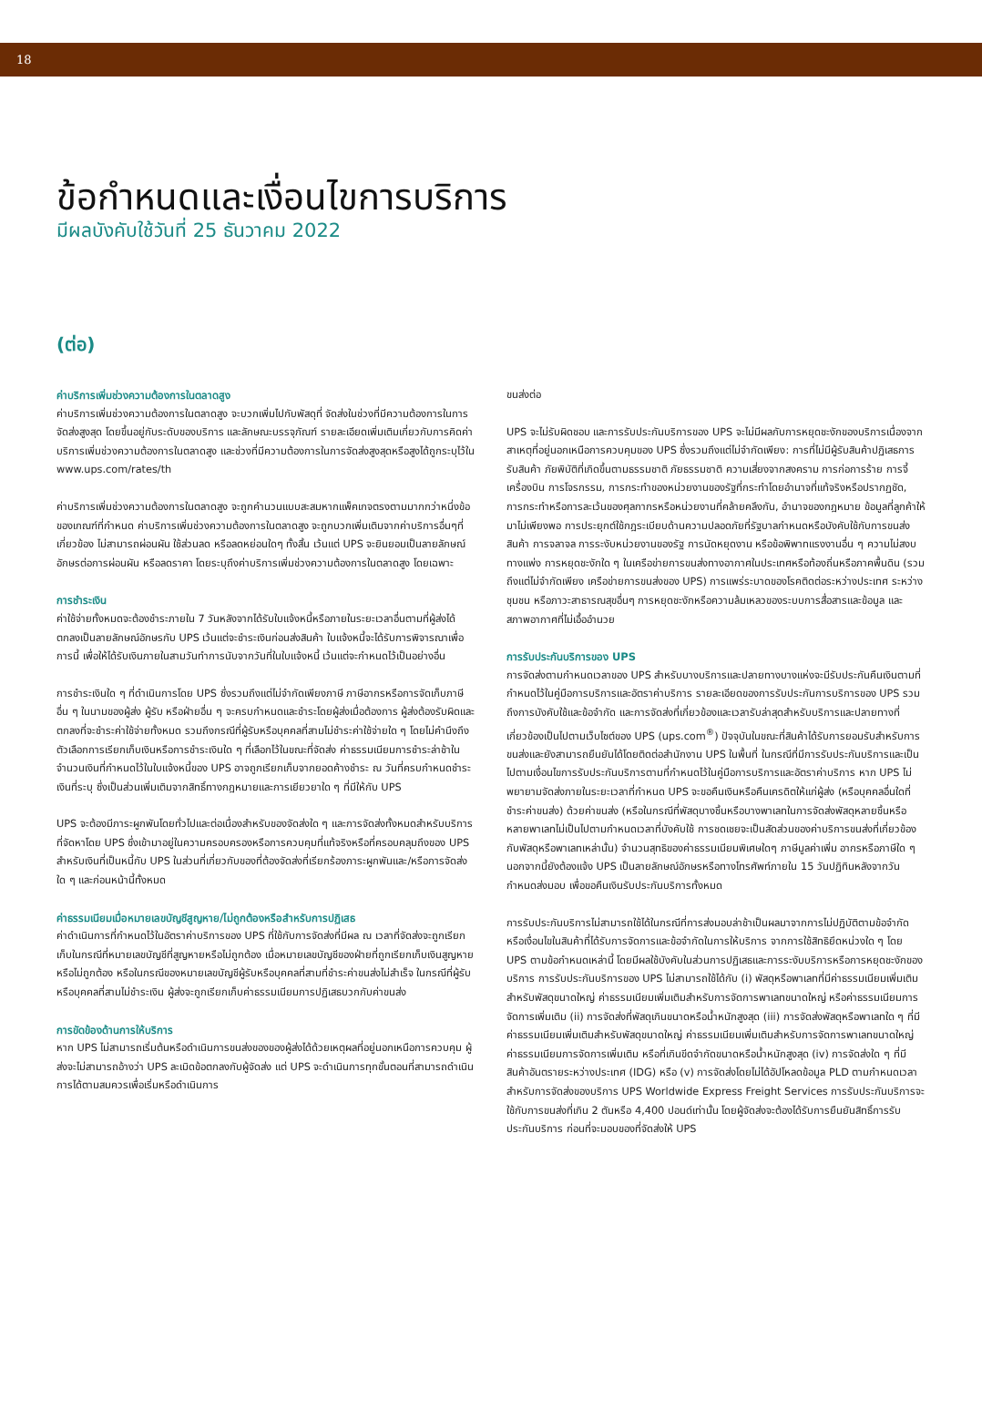18
ข้อกำหนดและเงื่อนไขการบริการ
มีผลบังคับใช้วันที่ 25 ธันวาคม 2022
(ต่อ)
ค่าบริการเพิ่มช่วงความต้องการในตลาดสูง
ค่าบริการเพิ่มช่วงความต้องการในตลาดสูง จะบวกเพิ่มไปกับพัสดุที่ จัดส่งในช่วงที่มีความต้องการในการจัดส่งสูงสุด โดยขึ้นอยู่กับระดับของบริการ และลักษณะบรรจุภัณฑ์ รายละเอียดเพิ่มเติมเกี่ยวกับการคิดค่าบริการเพิ่มช่วงความต้องการในตลาดสูง และช่วงที่มีความต้องการในการจัดส่งสูงสุดหรือสูงได้ถูกระบุไว้ใน www.ups.com/rates/th
ค่าบริการเพิ่มช่วงความต้องการในตลาดสูง จะถูกคำนวนแบบสะสมหากแพ็คเกจตรงตามมากกว่าหนึ่งข้อของเกณฑ์ที่กำหนด ค่าบริการเพิ่มช่วงความต้องการในตลาดสูง จะถูกบวกเพิ่มเติมจากค่าบริการอื่นๆที่เกี่ยวข้อง ไม่สามารถผ่อนผัน ใช้ส่วนลด หรือลดหย่อนใดๆ ทั้งสิ้น เว้นแต่ UPS จะยินยอมเป็นลายลักษณ์อักษรต่อการผ่อนผัน หรือลดราคา โดยระบุถึงค่าบริการเพิ่มช่วงความต้องการในตลาดสูง โดยเฉพาะ
การชำระเงิน
ค่าใช้จ่ายทั้งหมดจะต้องชำระภายใน 7 วันหลังจากได้รับใบแจ้งหนี้หรือภายในระยะเวลาอื่นตามที่ผู้ส่งได้ตกลงเป็นลายลักษณ์อักษรกับ UPS เว้นแต่จะชำระเงินก่อนส่งสินค้า ใบแจ้งหนี้จะได้รับการพิจารณาเพื่อการนี้ เพื่อให้ได้รับเงินภายในสามวันทำการนับจากวันที่ในใบแจ้งหนี้ เว้นแต่จะกำหนดไว้เป็นอย่างอื่น
การชำระเงินใด ๆ ที่ดำเนินการโดย UPS ซึ่งรวมถึงแต่ไม่จำกัดเพียงภาษี ภาษีอากรหรือการจัดเก็บภาษีอื่น ๆ ในนามของผู้ส่ง ผู้รับ หรือฝ่ายอื่น ๆ จะครบกำหนดและชำระโดยผู้ส่งเมื่อต้องการ ผู้ส่งต้องรับผิดและตกลงที่จะชำระค่าใช้จ่ายทั้งหมด รวมถึงกรณีที่ผู้รับหรือบุคคลที่สามไม่ชำระค่าใช้จ่ายใด ๆ โดยไม่คำนึงถึงตัวเลือกการเรียกเก็บเงินหรือการชำระเงินใด ๆ ที่เลือกไว้ในขณะที่จัดส่ง ค่าธรรมเนียมการชำระล่าช้าในจำนวนเงินที่กำหนดไว้ในใบแจ้งหนี้ของ UPS อาจถูกเรียกเก็บจากยอดค้างชำระ ณ วันที่ครบกำหนดชำระเงินที่ระบุ ซึ่งเป็นส่วนเพิ่มเติมจากสิทธิ์ทางกฎหมายและการเยียวยาใด ๆ ที่มีให้กับ UPS
UPS จะต้องมีภาระผูกพันโดยทั่วไปและต่อเนื่องสำหรับของจัดส่งใด ๆ และการจัดส่งทั้งหมดสำหรับบริการที่จัดหาโดย UPS ซึ่งเข้ามาอยู่ในความครอบครองหรือการควบคุมที่แท้จริงหรือที่ครอบคลุมถึงของ UPS สำหรับเงินที่เป็นหนี้กับ UPS ในส่วนที่เกี่ยวกับของที่ต้องจัดส่งที่เรียกร้องภาระผูกพันและ/หรือการจัดส่งใด ๆ และก่อนหน้านี้ทั้งหมด
ค่าธรรมเนียมเมื่อหมายเลขบัญชีสูญหาย/ไม่ถูกต้องหรือสำหรับการปฏิเสธ
ค่าดำเนินการที่กำหนดไว้ในอัตราค่าบริการของ UPS ที่ใช้กับการจัดส่งที่มีผล ณ เวลาที่จัดส่งจะถูกเรียกเก็บในกรณีที่หมายเลขบัญชีที่สูญหายหรือไม่ถูกต้อง เมื่อหมายเลขบัญชีของฝ่ายที่ถูกเรียกเก็บเงินสูญหายหรือไม่ถูกต้อง หรือในกรณีของหมายเลขบัญชีผู้รับหรือบุคคลที่สามที่ชำระค่าขนส่งไม่สำเร็จ ในกรณีที่ผู้รับหรือบุคคลที่สามไม่ชำระเงิน ผู้ส่งจะถูกเรียกเก็บค่าธรรมเนียมการปฏิเสธบวกกับค่าขนส่ง
การขัดข้องด้านการให้บริการ
หาก UPS ไม่สามารถเริ่มต้นหรือดำเนินการขนส่งของของผู้ส่งได้ด้วยเหตุผลที่อยู่นอกเหนือการควบคุม ผู้ส่งจะไม่สามารถอ้างว่า UPS ละเมิดข้อตกลงกับผู้จัดส่ง แต่ UPS จะดำเนินการทุกขั้นตอนที่สามารถดำเนินการได้ตามสมควรเพื่อเริ่มหรือดำเนินการ
ขนส่งต่อ
UPS จะไม่รับผิดชอบ และการรับประกันบริการของ UPS จะไม่มีผลกับการหยุดชะงักของบริการเนื่องจากสาเหตุที่อยู่นอกเหนือการควบคุมของ UPS ซึ่งรวมถึงแต่ไม่จำกัดเพียง: การที่ไม่มีผู้รับสินค้าปฏิเสธการรับสินค้า ภัยพิบัติที่เกิดขึ้นตามธรรมชาติ ภัยธรรมชาติ ความเสี่ยงจากสงคราม การก่อการร้าย การจี้เครื่องบิน การโจรกรรม, การกระทำของหน่วยงานของรัฐที่กระทำโดยอำนาจที่แท้จริงหรือปรากฏชัด, การกระทำหรือการละเว้นของศุลกากรหรือหน่วยงานที่คล้ายคลึงกัน, อำนาจของกฎหมาย ข้อมูลที่ลูกค้าให้มาไม่เพียงพอ การประยุกต์ใช้กฎระเบียบด้านความปลอดภัยที่รัฐบาลกำหนดหรือบังคับใช้กับการขนส่งสินค้า การจลาจล การระงับหน่วยงานของรัฐ การนัดหยุดงาน หรือข้อพิพาทแรงงานอื่น ๆ ความไม่สงบทางแพ่ง การหยุดชะงักใด ๆ ในเครือข่ายการขนส่งทางอากาศในประเทศหรือท้องถิ่นหรือภาคพื้นดิน (รวมถึงแต่ไม่จำกัดเพียง เครือข่ายการขนส่งของ UPS) การแพร่ระบาดของโรคติดต่อระหว่างประเทศ ระหว่างชุมชน หรือภาวะสาธารณสุขอื่นๆ การหยุดชะงักหรือความล้มเหลวของระบบการสื่อสารและข้อมูล และสภาพอากาศที่ไม่เอื้ออำนวย
การรับประกันบริการของ UPS
การจัดส่งตามกำหนดเวลาของ UPS สำหรับบางบริการและปลายทางบางแห่งจะมีรับประกันคืนเงินตามที่กำหนดไว้ในคู่มือการบริการและอัตราค่าบริการ รายละเอียดของการรับประกันการบริการของ UPS รวมถึงการบังคับใช้และข้อจำกัด และการจัดส่งที่เกี่ยวข้องและเวลารับล่าสุดสำหรับบริการและปลายทางที่เกี่ยวข้องเป็นไปตามเว็บไซต์ของ UPS (ups.com<sup>®</sup>) ปัจจุบันในขณะที่สินค้าได้รับการยอมรับสำหรับการขนส่งและยังสามารถยืนยันได้โดยติดต่อสำนักงาน UPS ในพื้นที่ ในกรณีที่มีการรับประกันบริการและเป็นไปตามเงื่อนไขการรับประกันบริการตามที่กำหนดไว้ในคู่มือการบริการและอัตราค่าบริการ หาก UPS ไม่พยายามจัดส่งภายในระยะเวลาที่กำหนด UPS จะขอคืนเงินหรือคืนเครดิตให้แก่ผู้ส่ง (หรือบุคคลอื่นใดที่ชำระค่าขนส่ง) ด้วยค่าขนส่ง (หรือในกรณีที่พัสดุบางชิ้นหรือบางพาเลทในการจัดส่งพัสดุหลายชิ้นหรือหลายพาเลทไม่เป็นไปตามกำหนดเวลาที่บังคับใช้ การชดเชยจะเป็นสัดส่วนของค่าบริการขนส่งที่เกี่ยวข้องกับพัสดุหรือพาเลทเหล่านั้น) จำนวนสุทธิของค่าธรรมเนียมพิเศษใดๆ ภาษีมูลค่าเพิ่ม อากรหรือภาษีใด ๆ นอกจากนี้ยังต้องแจ้ง UPS เป็นลายลักษณ์อักษรหรือทางโทรศัพท์ภายใน 15 วันปฏิทินหลังจากวันกำหนดส่งมอบ เพื่อขอคืนเงินรับประกันบริการทั้งหมด
การรับประกันบริการไม่สามารถใช้ได้ในกรณีที่การส่งมอบล่าช้าเป็นผลมาจากการไม่ปฏิบัติตามข้อจำกัดหรือเงื่อนไขในสินค้าที่ได้รับการจัดการและข้อจำกัดในการให้บริการ จากการใช้สิทธิยึดหน่วงใด ๆ โดย UPS ตามข้อกำหนดเหล่านี้ โดยมีผลใช้บังคับในส่วนการปฏิเสธและการระงับบริการหรือการหยุดชะงักของบริการ การรับประกันบริการของ UPS ไม่สามารถใช้ได้กับ (i) พัสดุหรือพาเลทที่มีค่าธรรมเนียมเพิ่มเติมสำหรับพัสดุขนาดใหญ่ ค่าธรรมเนียมเพิ่มเติมสำหรับการจัดการพาเลทขนาดใหญ่ หรือค่าธรรมเนียมการจัดการเพิ่มเติม (ii) การจัดส่งที่พัสดุเกินขนาดหรือน้ำหนักสูงสุด (iii) การจัดส่งพัสดุหรือพาเลทใด ๆ ที่มีค่าธรรมเนียมเพิ่มเติมสำหรับพัสดุขนาดใหญ่ ค่าธรรมเนียมเพิ่มเติมสำหรับการจัดการพาเลทขนาดใหญ่ ค่าธรรมเนียมการจัดการเพิ่มเติม หรือที่เกินขีดจำกัดขนาดหรือน้ำหนักสูงสุด (iv) การจัดส่งใด ๆ ที่มีสินค้าอันตรายระหว่างประเทศ (IDG) หรือ (v) การจัดส่งโดยไม่ได้อัปโหลดข้อมูล PLD ตามกำหนดเวลา สำหรับการจัดส่งของบริการ UPS Worldwide Express Freight Services การรับประกันบริการจะใช้กับการขนส่งที่เกิน 2 ตันหรือ 4,400 ปอนด์เท่านั้น โดยผู้จัดส่งจะต้องได้รับการยืนยันสิทธิ์การรับประกันบริการ ก่อนที่จะมอบของที่จัดส่งให้ UPS